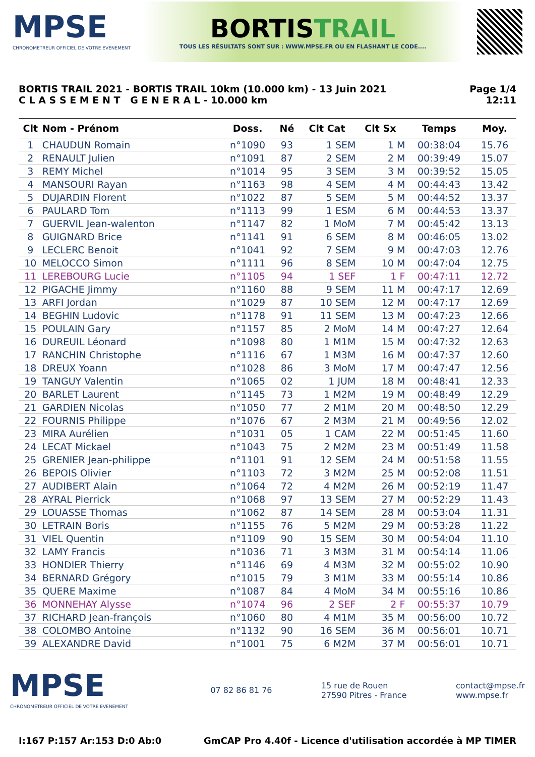MPSE
CHRONOMETREUR OFFICIEL DE VOTRE EVENEMENT
BORTISTRAIL
TOUS LES RÉSULTATS SONT SUR : WWW.MPSE.FR OU EN FLASHANT LE CODE....
BORTIS TRAIL 2021 - BORTIS TRAIL 10km (10.000 km) - 13 Juin 2021
C L A S S E M E N T G E N E R A L - 10.000 km
Page 1/4
12:11
| Clt | Nom - Prénom | Doss. | Né | Clt Cat | Clt Sx | Temps | Moy. |
| --- | --- | --- | --- | --- | --- | --- | --- |
| 1 | CHAUDUN Romain | n°1090 | 93 | 1 SEM | 1 M | 00:38:04 | 15.76 |
| 2 | RENAULT Julien | n°1091 | 87 | 2 SEM | 2 M | 00:39:49 | 15.07 |
| 3 | REMY Michel | n°1014 | 95 | 3 SEM | 3 M | 00:39:52 | 15.05 |
| 4 | MANSOURI Rayan | n°1163 | 98 | 4 SEM | 4 M | 00:44:43 | 13.42 |
| 5 | DUJARDIN Florent | n°1022 | 87 | 5 SEM | 5 M | 00:44:52 | 13.37 |
| 6 | PAULARD Tom | n°1113 | 99 | 1 ESM | 6 M | 00:44:53 | 13.37 |
| 7 | GUERVIL Jean-walenton | n°1147 | 82 | 1 MoM | 7 M | 00:45:42 | 13.13 |
| 8 | GUIGNARD Brice | n°1141 | 91 | 6 SEM | 8 M | 00:46:05 | 13.02 |
| 9 | LECLERC Benoit | n°1041 | 92 | 7 SEM | 9 M | 00:47:03 | 12.76 |
| 10 | MELOCCO Simon | n°1111 | 96 | 8 SEM | 10 M | 00:47:04 | 12.75 |
| 11 | LEREBOURG Lucie | n°1105 | 94 | 1 SEF | 1 F | 00:47:11 | 12.72 |
| 12 | PIGACHE Jimmy | n°1160 | 88 | 9 SEM | 11 M | 00:47:17 | 12.69 |
| 13 | ARFI Jordan | n°1029 | 87 | 10 SEM | 12 M | 00:47:17 | 12.69 |
| 14 | BEGHIN Ludovic | n°1178 | 91 | 11 SEM | 13 M | 00:47:23 | 12.66 |
| 15 | POULAIN Gary | n°1157 | 85 | 2 MoM | 14 M | 00:47:27 | 12.64 |
| 16 | DUREUIL Léonard | n°1098 | 80 | 1 M1M | 15 M | 00:47:32 | 12.63 |
| 17 | RANCHIN Christophe | n°1116 | 67 | 1 M3M | 16 M | 00:47:37 | 12.60 |
| 18 | DREUX Yoann | n°1028 | 86 | 3 MoM | 17 M | 00:47:47 | 12.56 |
| 19 | TANGUY Valentin | n°1065 | 02 | 1 JUM | 18 M | 00:48:41 | 12.33 |
| 20 | BARLET Laurent | n°1145 | 73 | 1 M2M | 19 M | 00:48:49 | 12.29 |
| 21 | GARDIEN Nicolas | n°1050 | 77 | 2 M1M | 20 M | 00:48:50 | 12.29 |
| 22 | FOURNIS Philippe | n°1076 | 67 | 2 M3M | 21 M | 00:49:56 | 12.02 |
| 23 | MIRA Aurélien | n°1031 | 05 | 1 CAM | 22 M | 00:51:45 | 11.60 |
| 24 | LECAT Mickael | n°1043 | 75 | 2 M2M | 23 M | 00:51:49 | 11.58 |
| 25 | GRENIER Jean-philippe | n°1101 | 91 | 12 SEM | 24 M | 00:51:58 | 11.55 |
| 26 | BEPOIS Olivier | n°1103 | 72 | 3 M2M | 25 M | 00:52:08 | 11.51 |
| 27 | AUDIBERT Alain | n°1064 | 72 | 4 M2M | 26 M | 00:52:19 | 11.47 |
| 28 | AYRAL Pierrick | n°1068 | 97 | 13 SEM | 27 M | 00:52:29 | 11.43 |
| 29 | LOUASSE Thomas | n°1062 | 87 | 14 SEM | 28 M | 00:53:04 | 11.31 |
| 30 | LETRAIN Boris | n°1155 | 76 | 5 M2M | 29 M | 00:53:28 | 11.22 |
| 31 | VIEL Quentin | n°1109 | 90 | 15 SEM | 30 M | 00:54:04 | 11.10 |
| 32 | LAMY Francis | n°1036 | 71 | 3 M3M | 31 M | 00:54:14 | 11.06 |
| 33 | HONDIER Thierry | n°1146 | 69 | 4 M3M | 32 M | 00:55:02 | 10.90 |
| 34 | BERNARD Grégory | n°1015 | 79 | 3 M1M | 33 M | 00:55:14 | 10.86 |
| 35 | QUERE Maxime | n°1087 | 84 | 4 MoM | 34 M | 00:55:16 | 10.86 |
| 36 | MONNEHAY Alysse | n°1074 | 96 | 2 SEF | 2 F | 00:55:37 | 10.79 |
| 37 | RICHARD Jean-françois | n°1060 | 80 | 4 M1M | 35 M | 00:56:00 | 10.72 |
| 38 | COLOMBO Antoine | n°1132 | 90 | 16 SEM | 36 M | 00:56:01 | 10.71 |
| 39 | ALEXANDRE David | n°1001 | 75 | 6 M2M | 37 M | 00:56:01 | 10.71 |
MPSE
CHRONOMETREUR OFFICIEL DE VOTRE EVENEMENT
07 82 86 81 76
15 rue de Rouen
27590 Pitres - France
contact@mpse.fr
www.mpse.fr
I:167 P:157 Ar:153 D:0 Ab:0 GmCAP Pro 4.40f - Licence d'utilisation accordée à MP TIMER